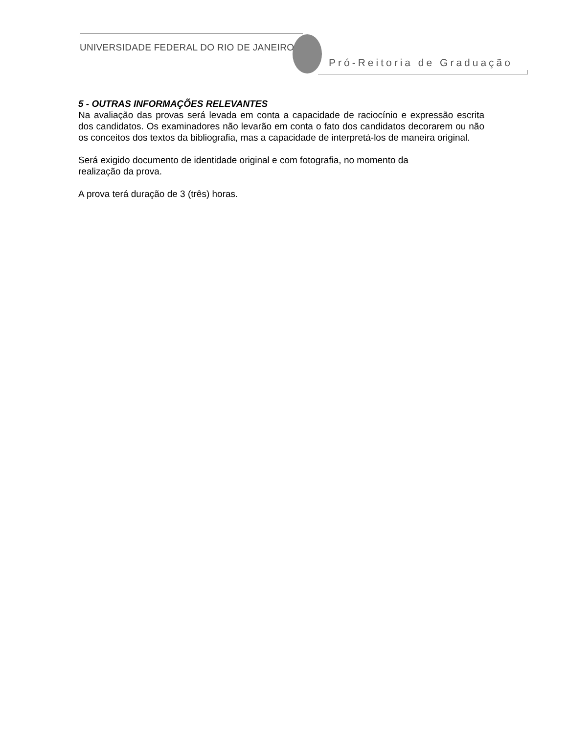UNIVERSIDADE FEDERAL DO RIO DE JANEIRO
Pró-Reitoria de Graduação
5 - OUTRAS INFORMAÇÕES RELEVANTES
Na avaliação das provas será levada em conta a capacidade de raciocínio e expressão escrita dos candidatos. Os examinadores não levarão em conta o fato dos candidatos decorarem ou não os conceitos dos textos da bibliografia, mas a capacidade de interpretá-los de maneira original.
Será exigido documento de identidade original e com fotografia, no momento da
realização da prova.
A prova terá duração de 3 (três) horas.